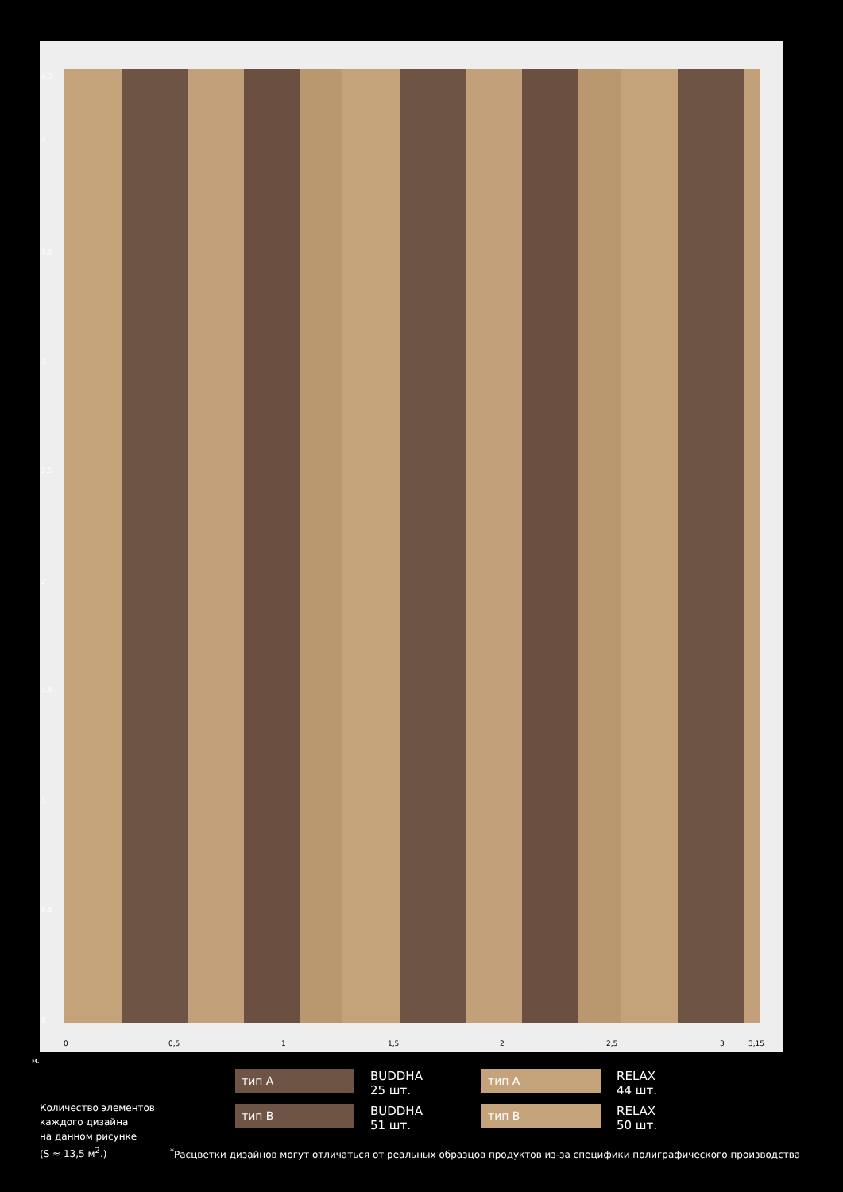4,3
4
3,5
3
2,5
2
1,5
1
0,5
0
0 0,5 1 1,5 2 2,5 3 3,15
м.
тип A
BUDDHA
25 шт.
тип A
RELAX
44 шт.
тип B
BUDDHA
51 шт.
тип B
RELAX
50 шт.
Количество элементов
каждого дизайна
на данном рисунке
(S ≈ 13,5 м<sup>2</sup>.)
<sup>*</sup> Расцветки дизайнов могут отличаться от реальных образцов продуктов из-за специфики полиграфического производства